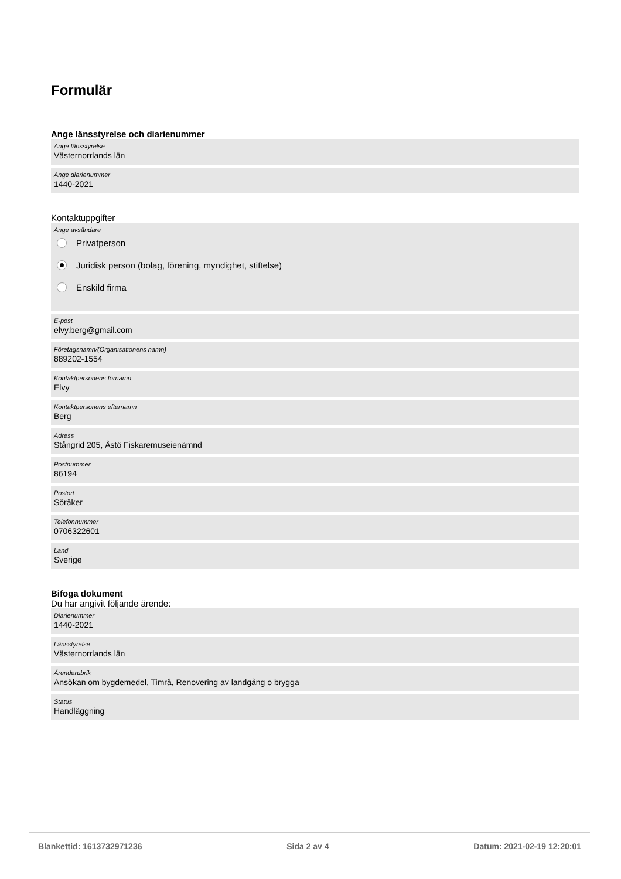Formulär
Ange länsstyrelse och diarienummer
Ange länsstyrelse
Västernorrlands län
Ange diarienummer
1440-2021
Kontaktuppgifter
Ange avsändare
Privatperson
Juridisk person (bolag, förening, myndighet, stiftelse)
Enskild firma
E-post
elvy.berg@gmail.com
Företagsnamn/(Organisationens namn)
889202-1554
Kontaktpersonens förnamn
Elvy
Kontaktpersonens efternamn
Berg
Adress
Stångrid 205, Åstö Fiskaremuseienämnd
Postnummer
86194
Postort
Söråker
Telefonnummer
0706322601
Land
Sverige
Bifoga dokument
Du har angivit följande ärende:
Diarienummer
1440-2021
Länsstyrelse
Västernorrlands län
Ärenderubrik
Ansökan om bygdemedel, Timrå, Renovering av landgång o brygga
Status
Handläggning
Blankettid: 1613732971236 Sida 2 av 4 Datum: 2021-02-19 12:20:01